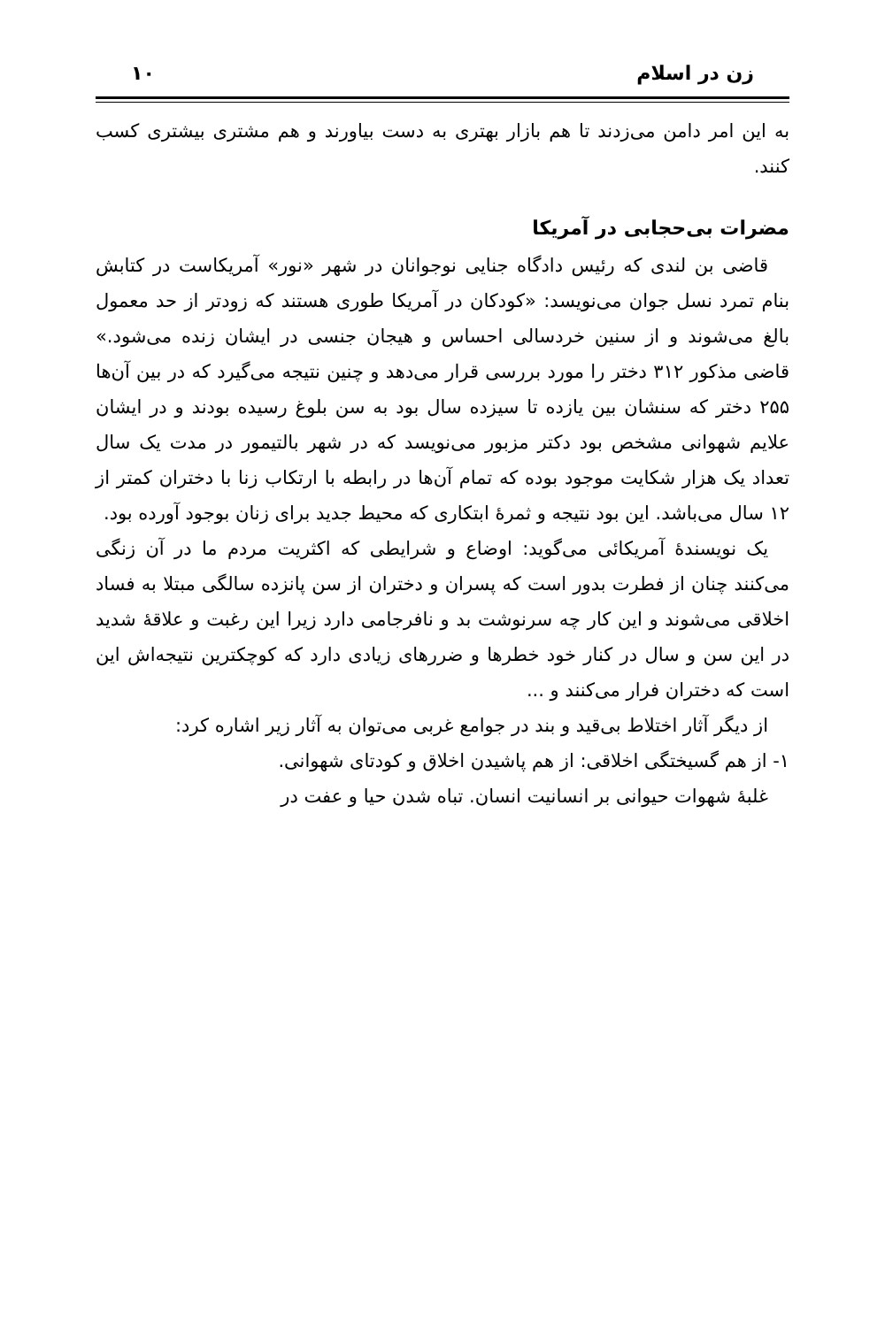زن در اسلام ۱۰
به این امر دامن می‌زدند تا هم بازار بهتری به دست بیاورند و هم مشتری بیشتری کسب کنند.
مضرات بی‌حجابی در آمریکا
قاضی بن لندی که رئیس دادگاه جنایی نوجوانان در شهر «نور» آمریکاست در کتابش بنام تمرد نسل جوان می‌نویسد: «کودکان در آمریکا طوری هستند که زودتر از حد معمول بالغ می‌شوند و از سنین خردسالی احساس و هیجان جنسی در ایشان زنده می‌شود.» قاضی مذکور ۳۱۲ دختر را مورد بررسی قرار می‌دهد و چنین نتیجه می‌گیرد که در بین آن‌ها ۲۵۵ دختر که سنشان بین یازده تا سیزده سال بود به سن بلوغ رسیده بودند و در ایشان علایم شهوانی مشخص بود دکتر مزبور می‌نویسد که در شهر بالتیمور در مدت یک سال تعداد یک هزار شکایت موجود بوده که تمام آن‌ها در رابطه با ارتکاب زنا با دختران کمتر از ۱۲ سال می‌باشد. این بود نتیجه و ثمرهٔ ابتکاری که محیط جدید برای زنان بوجود آورده بود.
یک نویسندهٔ آمریکائی می‌گوید: اوضاع و شرایطی که اکثریت مردم ما در آن زنگی می‌کنند چنان از فطرت بدور است که پسران و دختران از سن پانزده سالگی مبتلا به فساد اخلاقی می‌شوند و این کار چه سرنوشت بد و نافرجامی دارد زیرا این رغبت و علاقهٔ شدید در این سن و سال در کنار خود خطرها و ضررهای زیادی دارد که کوچکترین نتیجه‌اش این است که دختران فرار می‌کنند و ...
از دیگر آثار اختلاط بی‌قید و بند در جوامع غربی می‌توان به آثار زیر اشاره کرد:
۱- از هم گسیختگی اخلاقی: از هم پاشیدن اخلاق و کودتای شهوانی.
غلبهٔ شهوات حیوانی بر انسانیت انسان. تباه شدن حیا و عفت در